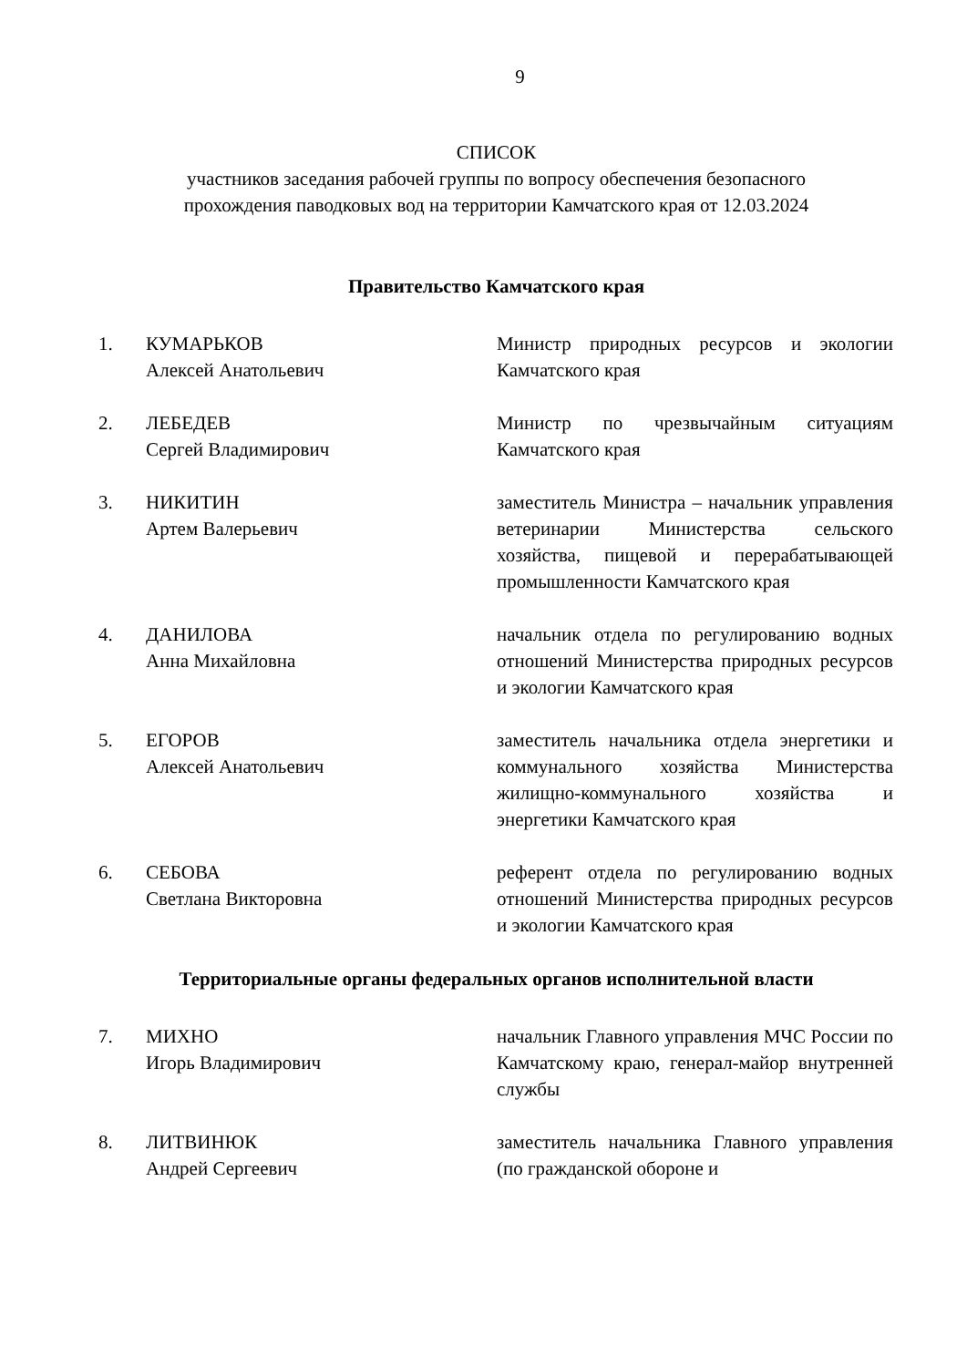9
СПИСОК
участников заседания рабочей группы по вопросу обеспечения безопасного
прохождения паводковых вод на территории Камчатского края от 12.03.2024
Правительство Камчатского края
1. КУМАРЬКОВ
Алексей Анатольевич
Министр природных ресурсов и экологии Камчатского края
2. ЛЕБЕДЕВ
Сергей Владимирович
Министр по чрезвычайным ситуациям Камчатского края
3. НИКИТИН
Артем Валерьевич
заместитель Министра – начальник управления ветеринарии Министерства сельского хозяйства, пищевой и перерабатывающей промышленности Камчатского края
4. ДАНИЛОВА
Анна Михайловна
начальник отдела по регулированию водных отношений Министерства природных ресурсов и экологии Камчатского края
5. ЕГОРОВ
Алексей Анатольевич
заместитель начальника отдела энергетики и коммунального хозяйства Министерства жилищно-коммунального хозяйства и энергетики Камчатского края
6. СЕБОВА
Светлана Викторовна
референт отдела по регулированию водных отношений Министерства природных ресурсов и экологии Камчатского края
Территориальные органы федеральных органов исполнительной власти
7. МИХНО
Игорь Владимирович
начальник Главного управления МЧС России по Камчатскому краю, генерал-майор внутренней службы
8. ЛИТВИНЮК
Андрей Сергеевич
заместитель начальника Главного управления (по гражданской обороне и